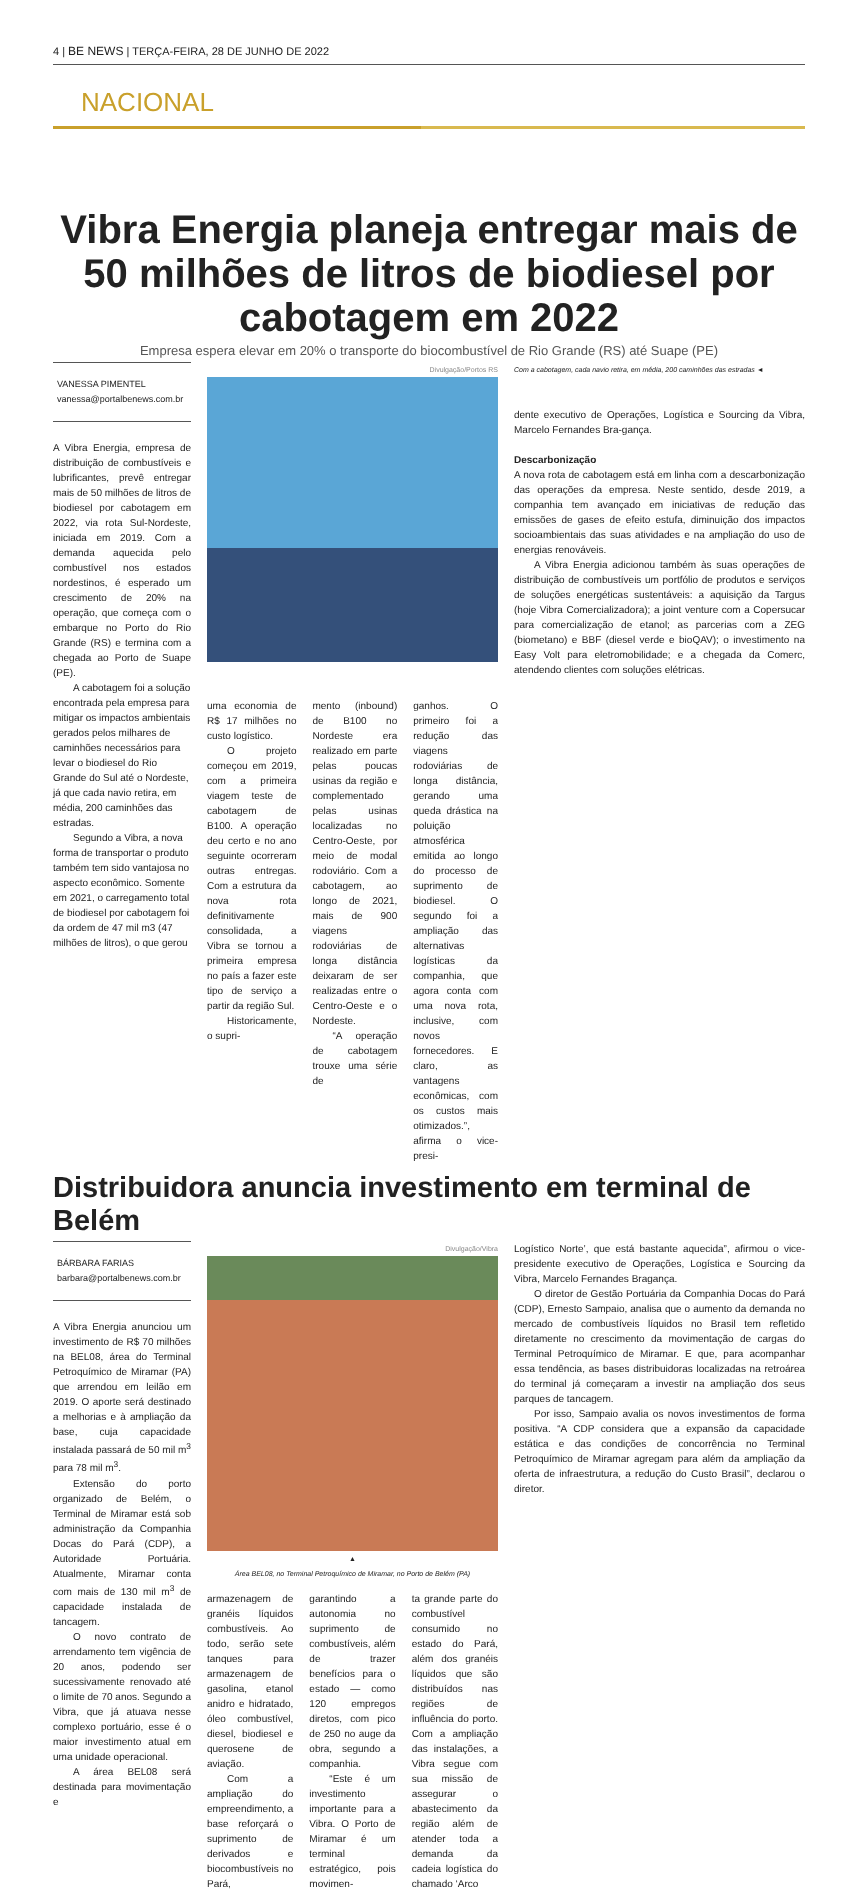4 | BE NEWS | TERÇA-FEIRA, 28 DE JUNHO DE 2022
NACIONAL
Vibra Energia planeja entregar mais de 50 milhões de litros de biodiesel por cabotagem em 2022
Empresa espera elevar em 20% o transporte do biocombustível de Rio Grande (RS) até Suape (PE)
VANESSA PIMENTEL
vanessa@portalbenews.com.br
A Vibra Energia, empresa de distribuição de combustíveis e lubrificantes, prevê entregar mais de 50 milhões de litros de biodiesel por cabotagem em 2022, via rota Sul-Nordeste, iniciada em 2019. Com a demanda aquecida pelo combustível nos estados nordestinos, é esperado um crescimento de 20% na operação, que começa com o embarque no Porto do Rio Grande (RS) e termina com a chegada ao Porto de Suape (PE).
A cabotagem foi a solução encontrada pela empresa para mitigar os impactos ambientais gerados pelos milhares de caminhões necessários para levar o biodiesel do Rio Grande do Sul até o Nordeste, já que cada navio retira, em média, 200 caminhões das estradas.
Segundo a Vibra, a nova forma de transportar o produto também tem sido vantajosa no aspecto econômico. Somente em 2021, o carregamento total de biodiesel por cabotagem foi da ordem de 47 mil m3 (47 milhões de litros), o que gerou
Divulgação/Portos RS
uma economia de R$ 17 milhões no custo logístico.
O projeto começou em 2019, com a primeira viagem teste de cabotagem de B100. A operação deu certo e no ano seguinte ocorreram outras entregas. Com a estrutura da nova rota definitivamente consolidada, a Vibra se tornou a primeira empresa no país a fazer este tipo de serviço a partir da região Sul.
Historicamente, o supri-
mento (inbound) de B100 no Nordeste era realizado em parte pelas poucas usinas da região e complementado pelas usinas localizadas no Centro-Oeste, por meio de modal rodoviário. Com a cabotagem, ao longo de 2021, mais de 900 viagens rodoviárias de longa distância deixaram de ser realizadas entre o Centro-Oeste e o Nordeste.
“A operação de cabotagem trouxe uma série de
ganhos. O primeiro foi a redução das viagens rodoviárias de longa distância, gerando uma queda drástica na poluição atmosférica emitida ao longo do processo de suprimento de biodiesel. O segundo foi a ampliação das alternativas logísticas da companhia, que agora conta com uma nova rota, inclusive, com novos fornecedores. E claro, as vantagens econômicas, com os custos mais otimizados.”, afirma o vice-presi-
Com a cabotagem, cada navio retira, em média, 200 caminhões das estradas ◄
dente executivo de Operações, Logística e Sourcing da Vibra, Marcelo Fernandes Bra-gança.
Descarbonização
A nova rota de cabotagem está em linha com a descarbonização das operações da empresa. Neste sentido, desde 2019, a companhia tem avançado em iniciativas de redução das emissões de gases de efeito estufa, diminuição dos impactos socioambientais das suas atividades e na ampliação do uso de energias renováveis.
A Vibra Energia adicionou também às suas operações de distribuição de combustíveis um portfólio de produtos e serviços de soluções energéticas sustentáveis: a aquisição da Targus (hoje Vibra Comercializadora); a joint venture com a Copersucar para comercialização de etanol; as parcerias com a ZEG (biometano) e BBF (diesel verde e bioQAV); o investimento na Easy Volt para eletromobilidade; e a chegada da Comerc, atendendo clientes com soluções elétricas.
Distribuidora anuncia investimento em terminal de Belém
BÁRBARA FARIAS
barbara@portalbenews.com.br
A Vibra Energia anunciou um investimento de R$ 70 milhões na BEL08, área do Terminal Petroquímico de Miramar (PA) que arrendou em leilão em 2019. O aporte será destinado a melhorias e à ampliação da base, cuja capacidade instalada passará de 50 mil m<sup>3</sup> para 78 mil m<sup>3</sup>.
Extensão do porto organizado de Belém, o Terminal de Miramar está sob administração da Companhia Docas do Pará (CDP), a Autoridade Portuária. Atualmente, Miramar conta com mais de 130 mil m<sup>3</sup> de capacidade instalada de tancagem.
O novo contrato de arrendamento tem vigência de 20 anos, podendo ser sucessivamente renovado até o limite de 70 anos. Segundo a Vibra, que já atuava nesse complexo portuário, esse é o maior investimento atual em uma unidade operacional.
A área BEL08 será destinada para movimentação e
Divulgação/Vibra
▲
Área BEL08, no Terminal Petroquímico de Miramar, no Porto de Belém (PA)
armazenagem de granéis líquidos combustíveis. Ao todo, serão sete tanques para armazenagem de gasolina, etanol anidro e hidratado, óleo combustível, diesel, biodiesel e querosene de aviação.
Com a ampliação do empreendimento, a base reforçará o suprimento de derivados e biocombustíveis no Pará,
garantindo a autonomia no suprimento de combustíveis, além de trazer benefícios para o estado — como 120 empregos diretos, com pico de 250 no auge da obra, segundo a companhia.
“Este é um investimento importante para a Vibra. O Porto de Miramar é um terminal estratégico, pois movimen-
ta grande parte do combustível consumido no estado do Pará, além dos granéis líquidos que são distribuídos nas regiões de influência do porto. Com a ampliação das instalações, a Vibra segue com sua missão de assegurar o abastecimento da região além de atender toda a demanda da cadeia logística do chamado ‘Arco
Logístico Norte’, que está bastante aquecida”, afirmou o vice-presidente executivo de Operações, Logística e Sourcing da Vibra, Marcelo Fernandes Bragança.
O diretor de Gestão Portuária da Companhia Docas do Pará (CDP), Ernesto Sampaio, analisa que o aumento da demanda no mercado de combustíveis líquidos no Brasil tem refletido diretamente no crescimento da movimentação de cargas do Terminal Petroquímico de Miramar. E que, para acompanhar essa tendência, as bases distribuidoras localizadas na retroárea do terminal já começaram a investir na ampliação dos seus parques de tancagem.
Por isso, Sampaio avalia os novos investimentos de forma positiva. “A CDP considera que a expansão da capacidade estática e das condições de concorrência no Terminal Petroquímico de Miramar agregam para além da ampliação da oferta de infraestrutura, a redução do Custo Brasil”, declarou o diretor.